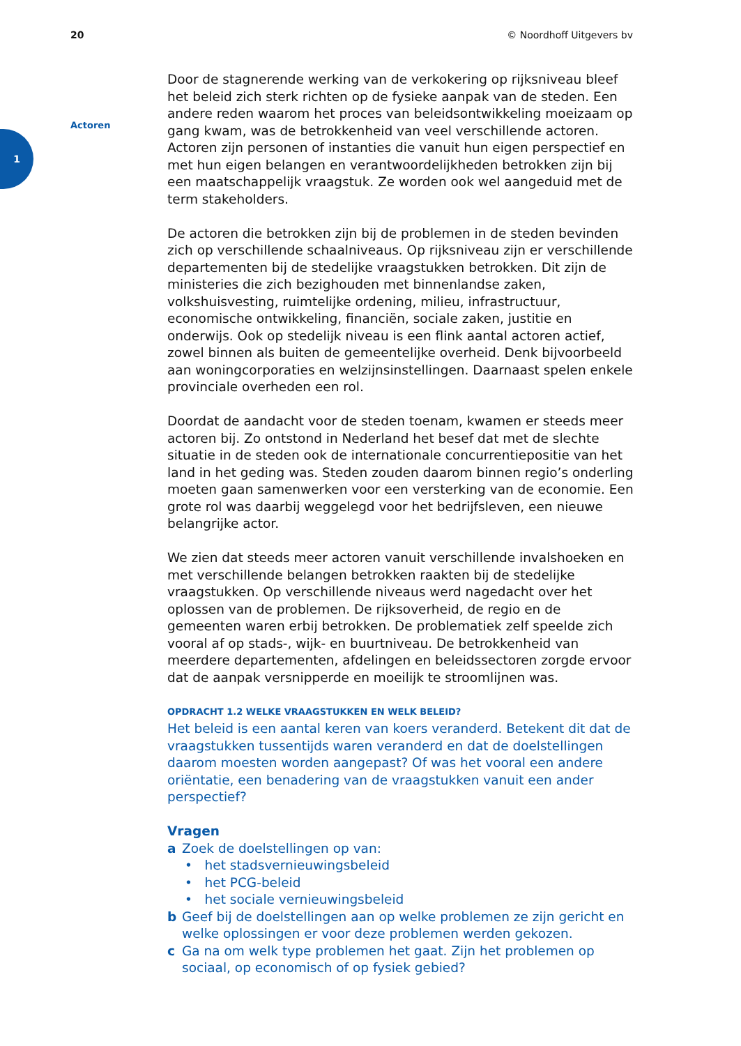20 © Noordhoff Uitgevers bv
1
Actoren
Door de stagnerende werking van de verkokering op rijksniveau bleef het beleid zich sterk richten op de fysieke aanpak van de steden. Een andere reden waarom het proces van beleidsontwikkeling moeizaam op gang kwam, was de betrokkenheid van veel verschillende actoren. Actoren zijn personen of instanties die vanuit hun eigen perspectief en met hun eigen belangen en verantwoordelijkheden betrokken zijn bij een maatschappelijk vraagstuk. Ze worden ook wel aangeduid met de term stakeholders.
De actoren die betrokken zijn bij de problemen in de steden bevinden zich op verschillende schaalniveaus. Op rijksniveau zijn er verschillende departementen bij de stedelijke vraagstukken betrokken. Dit zijn de ministeries die zich bezighouden met binnenlandse zaken, volkshuisvesting, ruimtelijke ordening, milieu, infrastructuur, economische ontwikkeling, financiën, sociale zaken, justitie en onderwijs. Ook op stedelijk niveau is een flink aantal actoren actief, zowel binnen als buiten de gemeentelijke overheid. Denk bijvoorbeeld aan woningcorporaties en welzijnsinstellingen. Daarnaast spelen enkele provinciale overheden een rol.
Doordat de aandacht voor de steden toenam, kwamen er steeds meer actoren bij. Zo ontstond in Nederland het besef dat met de slechte situatie in de steden ook de internationale concurrentiepositie van het land in het geding was. Steden zouden daarom binnen regio’s onderling moeten gaan samenwerken voor een versterking van de economie. Een grote rol was daarbij weggelegd voor het bedrijfsleven, een nieuwe belangrijke actor.
We zien dat steeds meer actoren vanuit verschillende invalshoeken en met verschillende belangen betrokken raakten bij de stedelijke vraagstukken. Op verschillende niveaus werd nagedacht over het oplossen van de problemen. De rijksoverheid, de regio en de gemeenten waren erbij betrokken. De problematiek zelf speelde zich vooral af op stads-, wijk- en buurtniveau. De betrokkenheid van meerdere departementen, afdelingen en beleidssectoren zorgde ervoor dat de aanpak versnipperde en moeilijk te stroomlijnen was.
OPDRACHT 1.2 WELKE VRAAGSTUKKEN EN WELK BELEID?
Het beleid is een aantal keren van koers veranderd. Betekent dit dat de vraagstukken tussentijds waren veranderd en dat de doelstellingen daarom moesten worden aangepast? Of was het vooral een andere oriëntatie, een benadering van de vraagstukken vanuit een ander perspectief?
Vragen
a Zoek de doelstellingen op van:
• het stadsvernieuwingsbeleid
• het PCG-beleid
• het sociale vernieuwingsbeleid
b Geef bij de doelstellingen aan op welke problemen ze zijn gericht en welke oplossingen er voor deze problemen werden gekozen.
c Ga na om welk type problemen het gaat. Zijn het problemen op sociaal, op economisch of op fysiek gebied?